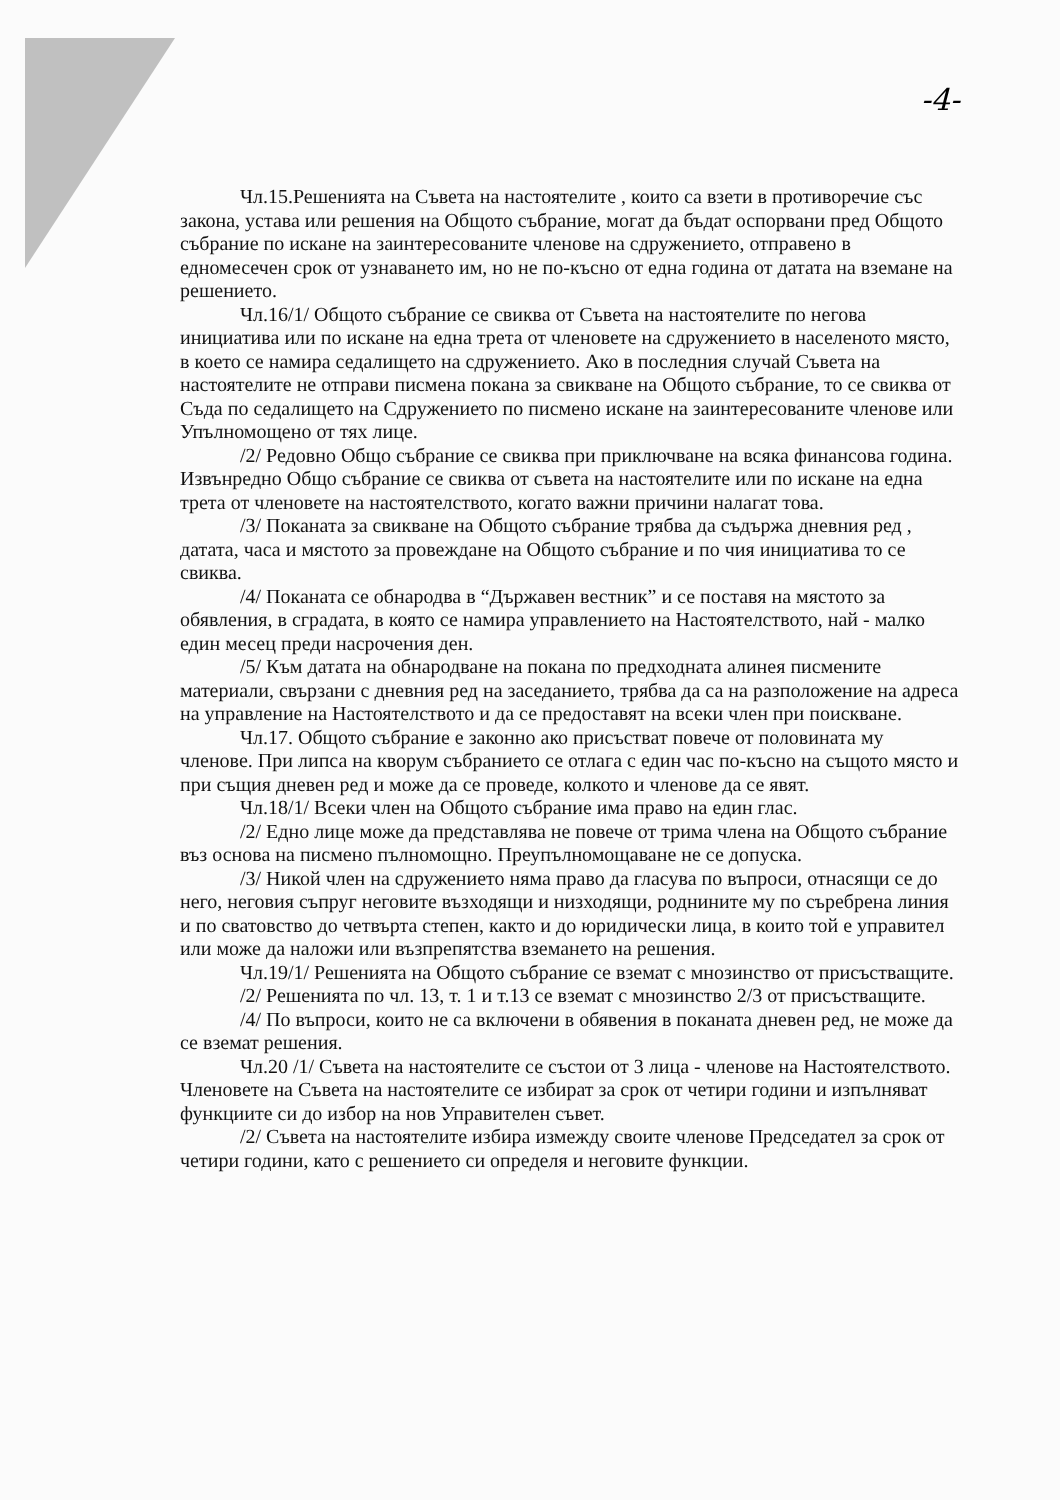-4-
Чл.15.Решенията на Съвета на настоятелите , които са взети в противоречие със закона, устава или решения на Общото събрание, могат да бъдат оспорвани пред Общото събрание по искане на заинтересованите членове на сдружението, отправено в едномесечен срок от узнаването им, но не по-късно от една година от датата на вземане на решението.
Чл.16/1/ Общото събрание се свиква от Съвета на настоятелите по негова инициатива или по искане на една трета от членовете на сдружението в населеното място, в което се намира седалището на сдружението. Ако в последния случай Съвета на настоятелите не отправи писмена покана за свикване на Общото събрание, то се свиква от Съда по седалището на Сдружението по писмено искане на заинтересованите членове или Упълномощено от тях лице.
/2/ Редовно Общо събрание се свиква при приключване на всяка финансова година. Извънредно Общо събрание се свиква от съвета на настоятелите или по искане на една трета от членовете на настоятелството, когато важни причини налагат това.
/3/ Поканата за свикване на Общото събрание трябва да съдържа дневния ред , датата, часа и мястото за провеждане на Общото събрание и по чия инициатива то се свиква.
/4/ Поканата се обнародва в “Държавен вестник” и се поставя на мястото за обявления, в сградата, в която се намира управлението на Настоятелството, най - малко един месец преди насрочения ден.
/5/ Към датата на обнародване на покана по предходната алинея писмените материали, свързани с дневния ред на заседанието, трябва да са на разположение на адреса на управление на Настоятелството и да се предоставят на всеки член при поискване.
Чл.17. Общото събрание е законно ако присъстват повече от половината му членове. При липса на кворум събранието се отлага с един час по-късно на същото място и при същия дневен ред и може да се проведе, колкото и членове да се явят.
Чл.18/1/ Всеки член на Общото събрание има право на един глас.
/2/ Едно лице може да представлява не повече от трима члена на Общото събрание въз основа на писмено пълномощно. Преупълномощаване не се допуска.
/3/ Никой член на сдружението няма право да гласува по въпроси, отнасящи се до него, неговия съпруг неговите възходящи и низходящи, роднините му по съребрена линия и по сватовство до четвърта степен, както и до юридически лица, в които той е управител или може да наложи или възпрепятства вземането на решения.
Чл.19/1/ Решенията на Общото събрание се вземат с мнозинство от присъстващите.
/2/ Решенията по чл. 13, т. 1 и т.13 се вземат с мнозинство 2/3 от присъстващите.
/4/ По въпроси, които не са включени в обявения в поканата дневен ред, не може да се вземат решения.
Чл.20 /1/ Съвета на настоятелите се състои от 3 лица - членове на Настоятелството. Членовете на Съвета на настоятелите се избират за срок от четири години и изпълняват функциите си до избор на нов Управителен съвет.
/2/ Съвета на настоятелите избира измежду своите членове Председател за срок от четири години, като с решението си определя и неговите функции.